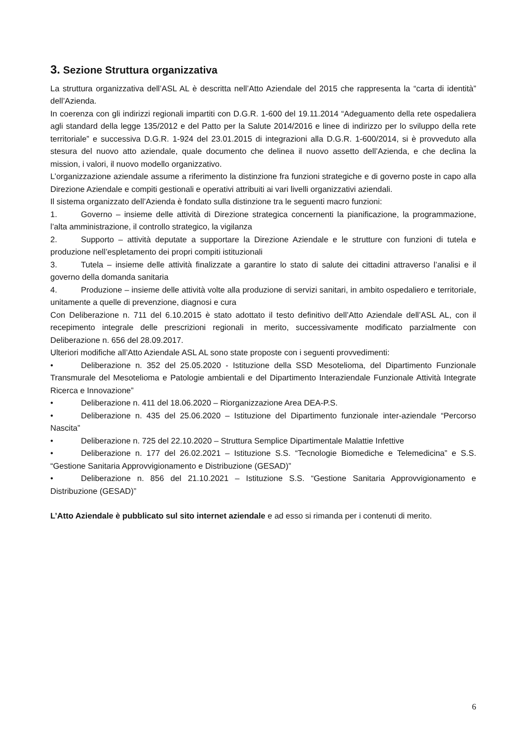3. Sezione Struttura organizzativa
La struttura organizzativa dell’ASL AL è descritta nell’Atto Aziendale del 2015 che rappresenta la “carta di identità” dell’Azienda.
In coerenza con gli indirizzi regionali impartiti con D.G.R. 1-600 del 19.11.2014 “Adeguamento della rete ospedaliera agli standard della legge 135/2012 e del Patto per la Salute 2014/2016 e linee di indirizzo per lo sviluppo della rete territoriale” e successiva D.G.R. 1-924 del 23.01.2015 di integrazioni alla D.G.R. 1-600/2014, si è provveduto alla stesura del nuovo atto aziendale, quale documento che delinea il nuovo assetto dell’Azienda, e che declina la mission, i valori, il nuovo modello organizzativo.
L’organizzazione aziendale assume a riferimento la distinzione fra funzioni strategiche e di governo poste in capo alla Direzione Aziendale e compiti gestionali e operativi attribuiti ai vari livelli organizzativi aziendali.
Il sistema organizzato dell’Azienda è fondato sulla distinzione tra le seguenti macro funzioni:
1. Governo – insieme delle attività di Direzione strategica concernenti la pianificazione, la programmazione, l’alta amministrazione, il controllo strategico, la vigilanza
2. Supporto – attività deputate a supportare la Direzione Aziendale e le strutture con funzioni di tutela e produzione nell’espletamento dei propri compiti istituzionali
3. Tutela – insieme delle attività finalizzate a garantire lo stato di salute dei cittadini attraverso l’analisi e il governo della domanda sanitaria
4. Produzione – insieme delle attività volte alla produzione di servizi sanitari, in ambito ospedaliero e territoriale, unitamente a quelle di prevenzione, diagnosi e cura
Con Deliberazione n. 711 del 6.10.2015 è stato adottato il testo definitivo dell’Atto Aziendale dell’ASL AL, con il recepimento integrale delle prescrizioni regionali in merito, successivamente modificato parzialmente con Deliberazione n. 656 del 28.09.2017.
Ulteriori modifiche all’Atto Aziendale ASL AL sono state proposte con i seguenti provvedimenti:
• Deliberazione n. 352 del 25.05.2020 - Istituzione della SSD Mesotelioma, del Dipartimento Funzionale Transmurale del Mesotelioma e Patologie ambientali e del Dipartimento Interaziendale Funzionale Attività Integrate Ricerca e Innovazione”
• Deliberazione n. 411 del 18.06.2020 – Riorganizzazione Area DEA-P.S.
• Deliberazione n. 435 del 25.06.2020 – Istituzione del Dipartimento funzionale inter-aziendale “Percorso Nascita”
• Deliberazione n. 725 del 22.10.2020 – Struttura Semplice Dipartimentale Malattie Infettive
• Deliberazione n. 177 del 26.02.2021 – Istituzione S.S. “Tecnologie Biomediche e Telemedicina” e S.S. “Gestione Sanitaria Approvvigionamento e Distribuzione (GESAD)”
• Deliberazione n. 856 del 21.10.2021 – Istituzione S.S. “Gestione Sanitaria Approvvigionamento e Distribuzione (GESAD)”
L’Atto Aziendale è pubblicato sul sito internet aziendale e ad esso si rimanda per i contenuti di merito.
6